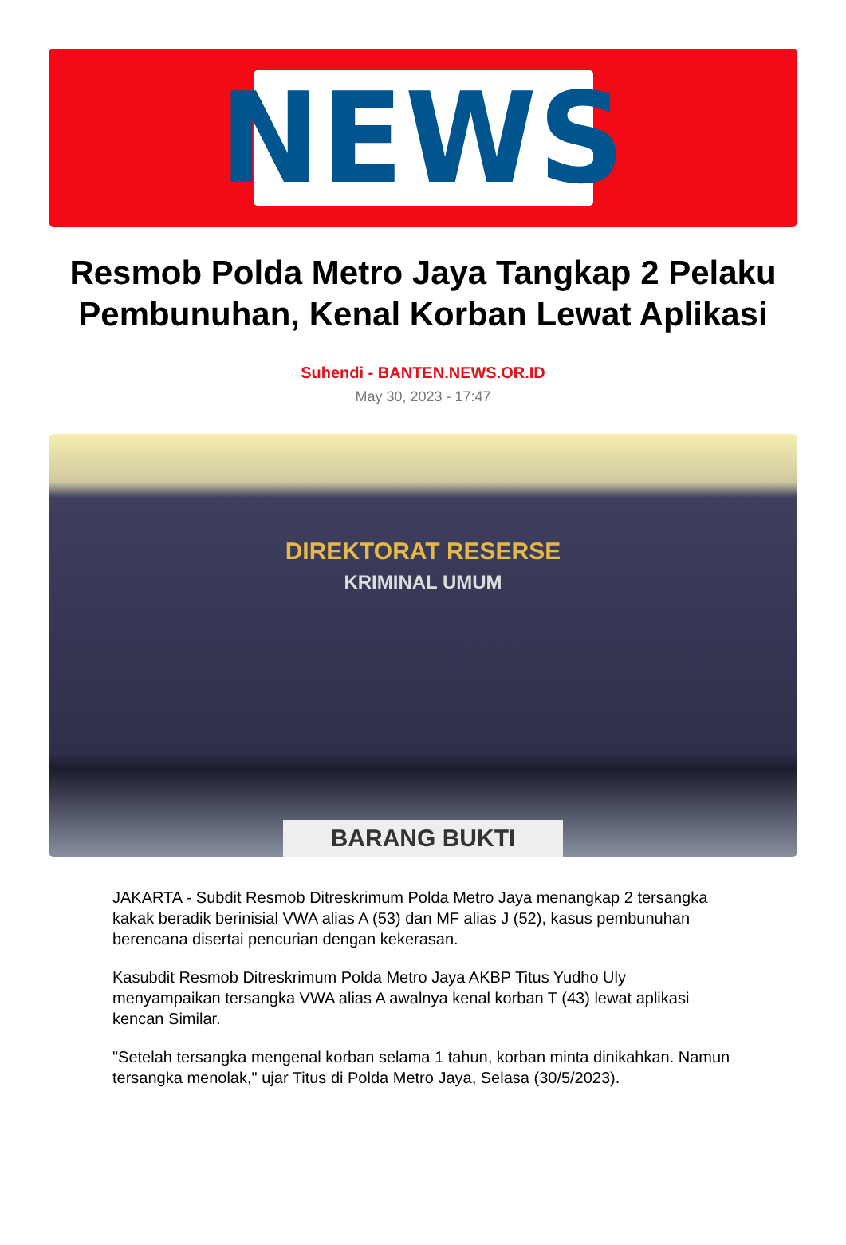NEWS
Resmob Polda Metro Jaya Tangkap 2 Pelaku Pembunuhan, Kenal Korban Lewat Aplikasi
Suhendi - BANTEN.NEWS.OR.ID
May 30, 2023 - 17:47
DIREKTORAT RESERSE
KRIMINAL UMUM
BARANG BUKTI
JAKARTA - Subdit Resmob Ditreskrimum Polda Metro Jaya menangkap 2 tersangka kakak beradik berinisial VWA alias A (53) dan MF alias J (52), kasus pembunuhan berencana disertai pencurian dengan kekerasan.
Kasubdit Resmob Ditreskrimum Polda Metro Jaya AKBP Titus Yudho Uly menyampaikan tersangka VWA alias A awalnya kenal korban T (43) lewat aplikasi kencan Similar.
"Setelah tersangka mengenal korban selama 1 tahun, korban minta dinikahkan. Namun tersangka menolak," ujar Titus di Polda Metro Jaya, Selasa (30/5/2023).